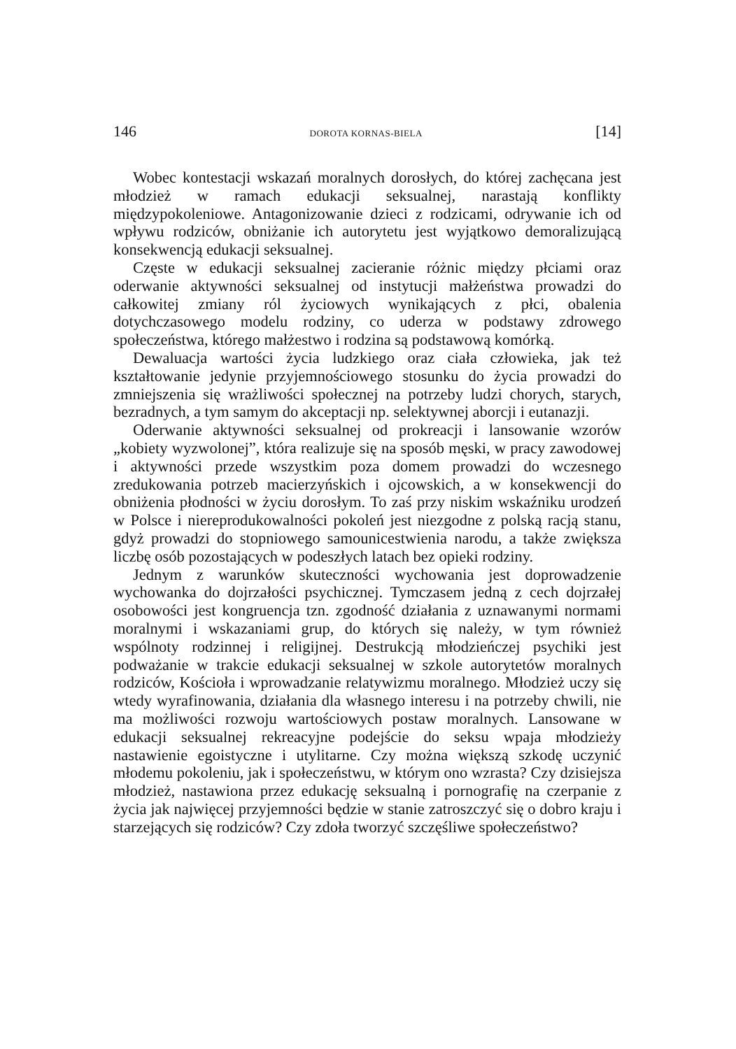146 DOROTA KORNAS-BIELA [14]
Wobec kontestacji wskazań moralnych dorosłych, do której zachęcana jest młodzież w ramach edukacji seksualnej, narastają konflikty międzypokoleniowe. Antagonizowanie dzieci z rodzicami, odrywanie ich od wpływu rodziców, obniżanie ich autorytetu jest wyjątkowo demoralizującą konsekwencją edukacji seksualnej.
Częste w edukacji seksualnej zacieranie różnic między płciami oraz oderwanie aktywności seksualnej od instytucji małżeństwa prowadzi do całkowitej zmiany ról życiowych wynikających z płci, obalenia dotychczasowego modelu rodziny, co uderza w podstawy zdrowego społeczeństwa, którego małżestwo i rodzina są podstawową komórką.
Dewaluacja wartości życia ludzkiego oraz ciała człowieka, jak też kształtowanie jedynie przyjemnościowego stosunku do życia prowadzi do zmniejszenia się wrażliwości społecznej na potrzeby ludzi chorych, starych, bezradnych, a tym samym do akceptacji np. selektywnej aborcji i eutanazji.
Oderwanie aktywności seksualnej od prokreacji i lansowanie wzorów „kobiety wyzwolonej”, która realizuje się na sposób męski, w pracy zawodowej i aktywności przede wszystkim poza domem prowadzi do wczesnego zredukowania potrzeb macierzyńskich i ojcowskich, a w konsekwencji do obniżenia płodności w życiu dorosłym. To zaś przy niskim wskaźniku urodzeń w Polsce i niereprodukowalności pokoleń jest niezgodne z polską racją stanu, gdyż prowadzi do stopniowego samounicestwienia narodu, a także zwiększa liczbę osób pozostających w podeszłych latach bez opieki rodziny.
Jednym z warunków skuteczności wychowania jest doprowadzenie wychowanka do dojrzałości psychicznej. Tymczasem jedną z cech dojrzałej osobowości jest kongruencja tzn. zgodność działania z uznawanymi normami moralnymi i wskazaniami grup, do których się należy, w tym również wspólnoty rodzinnej i religijnej. Destrukcją młodzieńczej psychiki jest podważanie w trakcie edukacji seksualnej w szkole autorytetów moralnych rodziców, Kościoła i wprowadzanie relatywizmu moralnego. Młodzież uczy się wtedy wyrafinowania, działania dla własnego interesu i na potrzeby chwili, nie ma możliwości rozwoju wartościowych postaw moralnych. Lansowane w edukacji seksualnej rekreacyjne podejście do seksu wpaja młodzieży nastawienie egoistyczne i utylitarne. Czy można większą szkodę uczynić młodemu pokoleniu, jak i społeczeństwu, w którym ono wzrasta? Czy dzisiejsza młodzież, nastawiona przez edukację seksualną i pornografię na czerpanie z życia jak najwięcej przyjemności będzie w stanie zatroszczyć się o dobro kraju i starzejących się rodziców? Czy zdoła tworzyć szczęśliwe społeczeństwo?